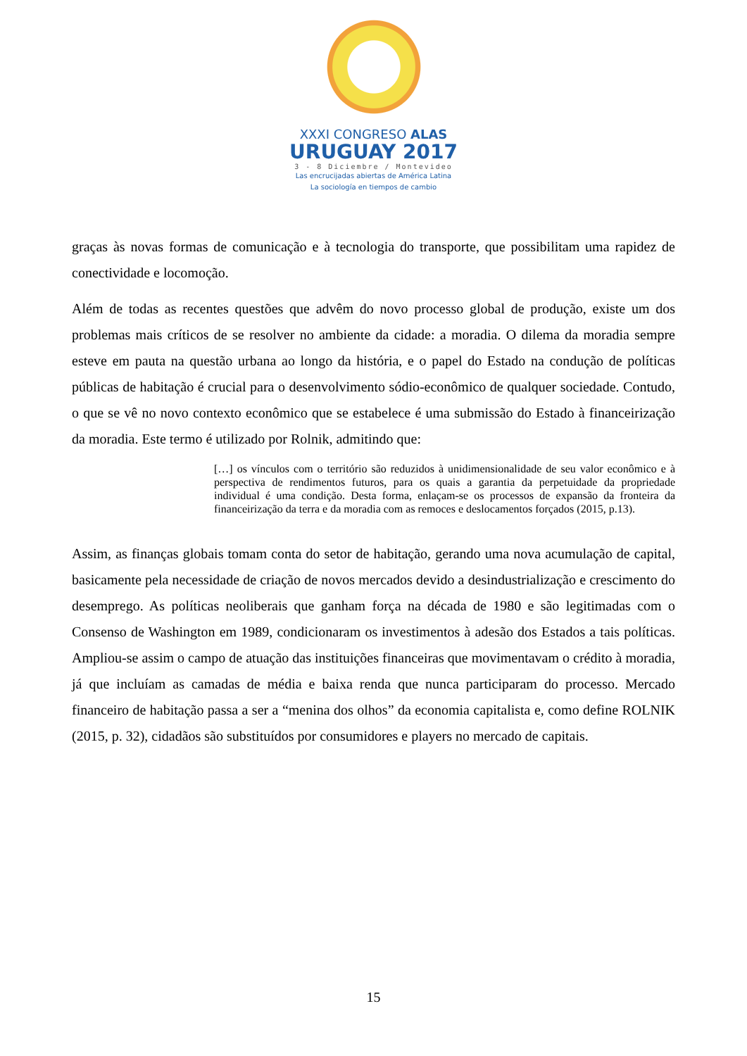XXXI CONGRESO ALAS
URUGUAY 2017
3 - 8 Diciembre / Montevideo
Las encrucijadas abiertas de América Latina
La sociología en tiempos de cambio
graças às novas formas de comunicação e à tecnologia do transporte, que possibilitam uma rapidez de conectividade e locomoção.
Além de todas as recentes questões que advêm do novo processo global de produção, existe um dos problemas mais críticos de se resolver no ambiente da cidade: a moradia. O dilema da moradia sempre esteve em pauta na questão urbana ao longo da história, e o papel do Estado na condução de políticas públicas de habitação é crucial para o desenvolvimento sódio-econômico de qualquer sociedade. Contudo, o que se vê no novo contexto econômico que se estabelece é uma submissão do Estado à financeirização da moradia. Este termo é utilizado por Rolnik, admitindo que:
[…] os vínculos com o território são reduzidos à unidimensionalidade de seu valor econômico e à perspectiva de rendimentos futuros, para os quais a garantia da perpetuidade da propriedade individual é uma condição. Desta forma, enlaçam-se os processos de expansão da fronteira da financeirização da terra e da moradia com as remoces e deslocamentos forçados (2015, p.13).
Assim, as finanças globais tomam conta do setor de habitação, gerando uma nova acumulação de capital, basicamente pela necessidade de criação de novos mercados devido a desindustrialização e crescimento do desemprego. As políticas neoliberais que ganham força na década de 1980 e são legitimadas com o Consenso de Washington em 1989, condicionaram os investimentos à adesão dos Estados a tais políticas. Ampliou-se assim o campo de atuação das instituições financeiras que movimentavam o crédito à moradia, já que incluíam as camadas de média e baixa renda que nunca participaram do processo. Mercado financeiro de habitação passa a ser a “menina dos olhos” da economia capitalista e, como define ROLNIK (2015, p. 32), cidadãos são substituídos por consumidores e players no mercado de capitais.
15